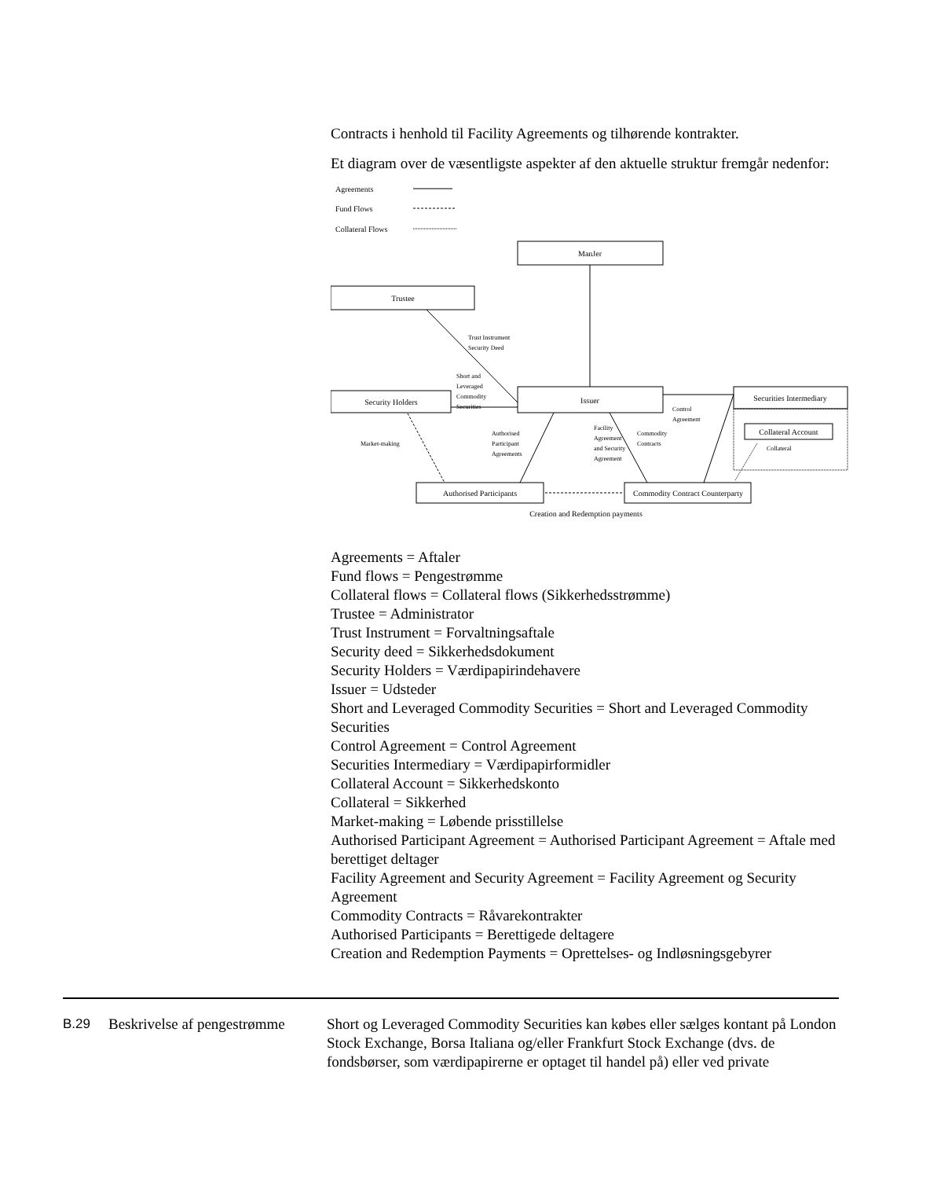Contracts i henhold til Facility Agreements og tilhørende kontrakter.
Et diagram over de væsentligste aspekter af den aktuelle struktur fremgår nedenfor:
Agreements
Fund Flows
Collateral Flows
ManJer
Trustee
Security Holders
Issuer
Securities Intermediary
Collateral Account
Authorised Participants
Commodity Contract Counterparty
Creation and Redemption payments
Trust Instrument
Security Deed
Short and
Leveraged
Commodity
Securities
Control
Agreement
Market-making
Authorised
Participant
Agreements
Facility
Agreement
and Security
Agreement
Commodity
Contracts
Collateral
Agreements = Aftaler
Fund flows = Pengestrømme
Collateral flows = Collateral flows (Sikkerhedsstrømme)
Trustee = Administrator
Trust Instrument = Forvaltningsaftale
Security deed = Sikkerhedsdokument
Security Holders = Værdipapirindehavere
Issuer = Udsteder
Short and Leveraged Commodity Securities = Short and Leveraged Commodity Securities
Control Agreement = Control Agreement
Securities Intermediary = Værdipapirformidler
Collateral Account = Sikkerhedskonto
Collateral = Sikkerhed
Market-making = Løbende prisstillelse
Authorised Participant Agreement = Authorised Participant Agreement = Aftale med berettiget deltager
Facility Agreement and Security Agreement = Facility Agreement og Security Agreement
Commodity Contracts = Råvarekontrakter
Authorised Participants = Berettigede deltagere
Creation and Redemption Payments = Oprettelses- og Indløsningsgebyrer
B.29 Beskrivelse af pengestrømme
Short og Leveraged Commodity Securities kan købes eller sælges kontant på London Stock Exchange, Borsa Italiana og/eller Frankfurt Stock Exchange (dvs. de fondsbørser, som værdipapirerne er optaget til handel på) eller ved private